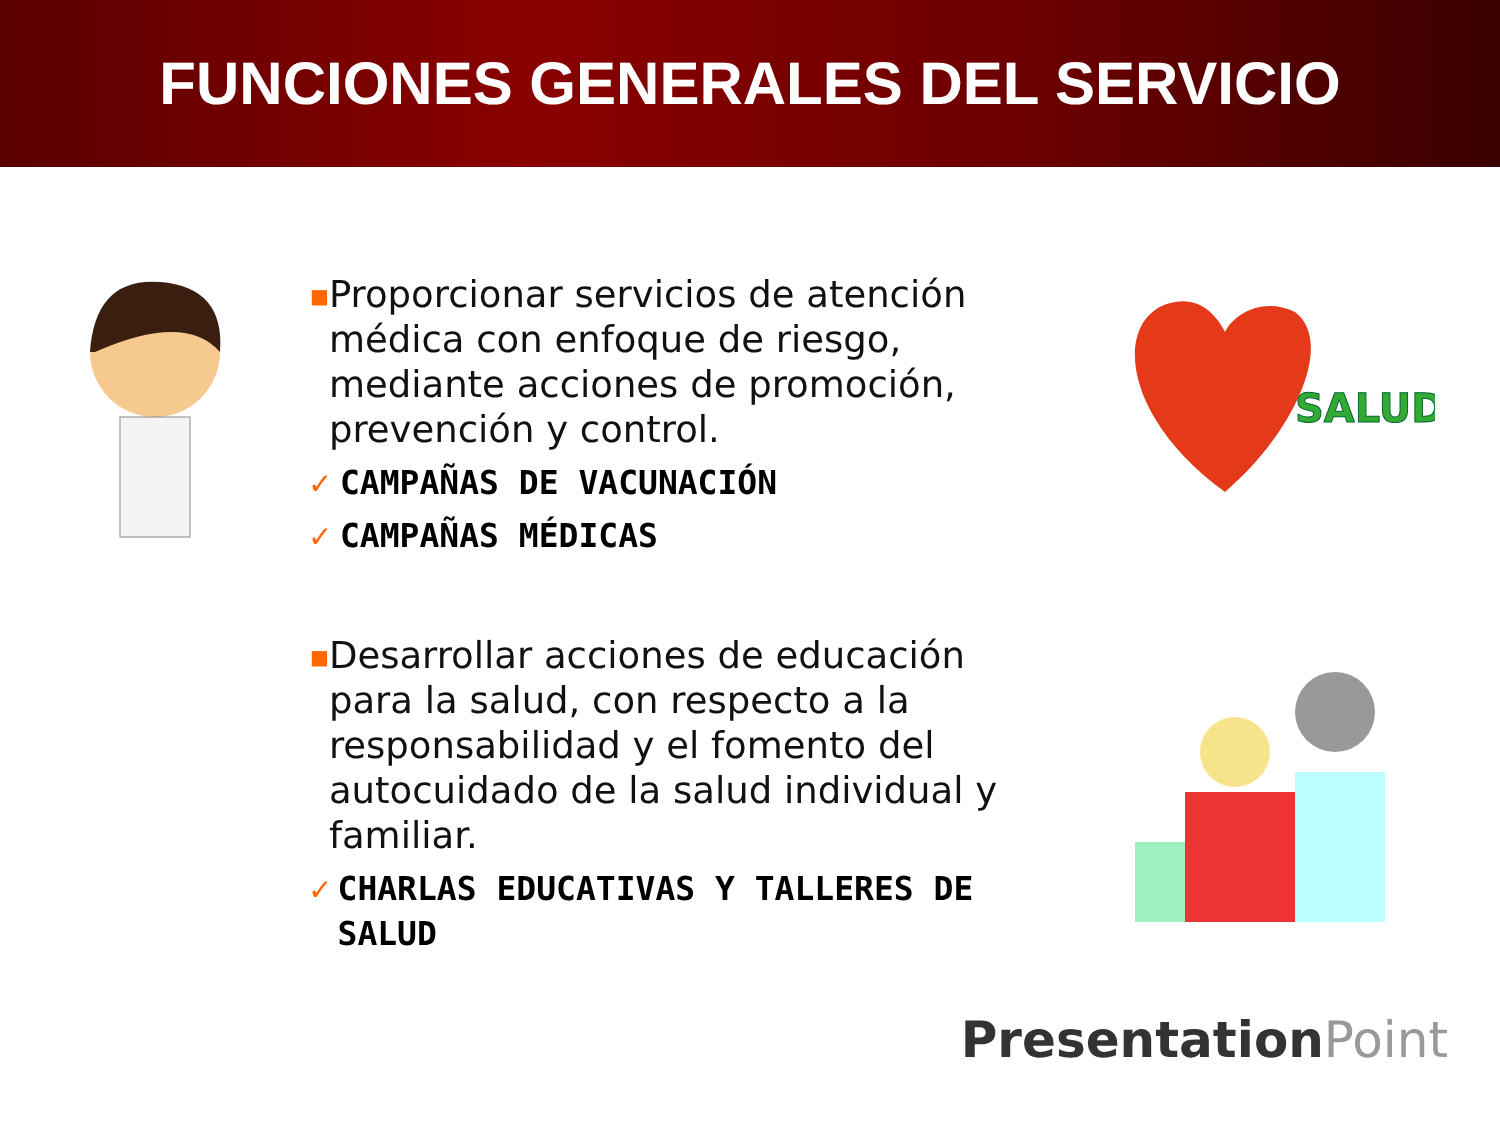FUNCIONES GENERALES DEL SERVICIO
■
Proporcionar servicios de atención médica con enfoque de riesgo, mediante acciones de promoción, prevención y control.
✓ CAMPAÑAS DE VACUNACIÓN
✓ CAMPAÑAS MÉDICAS
■
Desarrollar acciones de educación para la salud, con respecto a la responsabilidad y el fomento del autocuidado de la salud individual y familiar.
✓ CHARLAS EDUCATIVAS Y TALLERES DE SALUD
SALUD
PresentationPoint